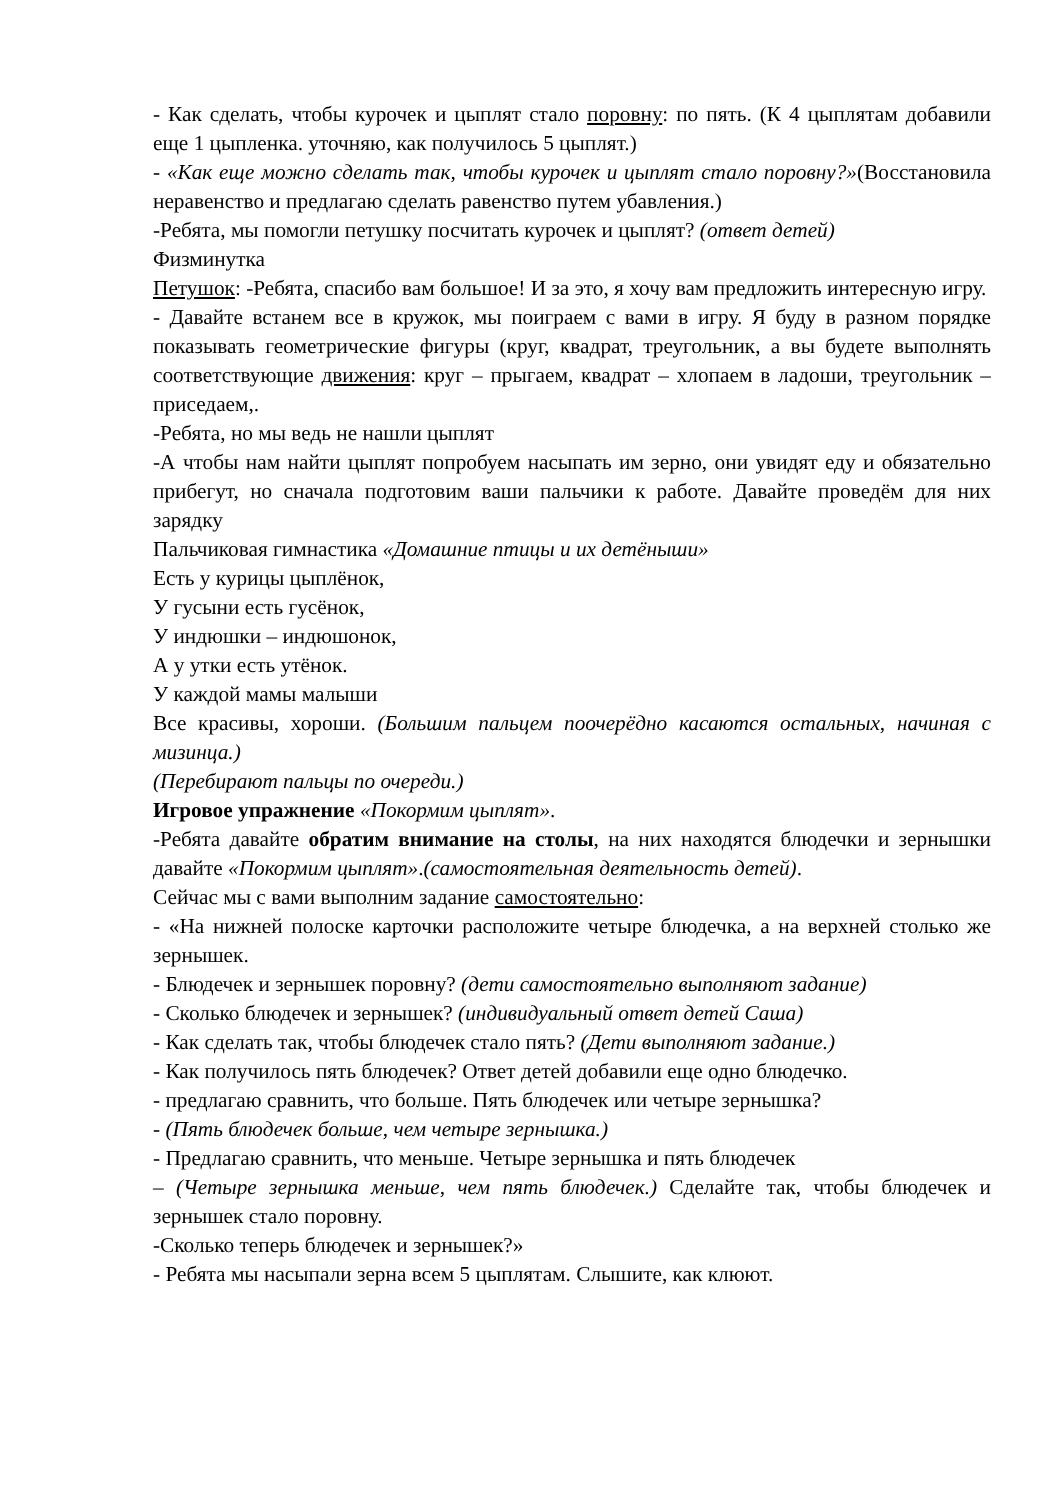- Как сделать, чтобы курочек и цыплят стало поровну: по пять. (К 4 цыплятам добавили еще 1 цыпленка. уточняю, как получилось 5 цыплят.)
- «Как еще можно сделать так, чтобы курочек и цыплят стало поровну?»(Восстановила неравенство и предлагаю сделать равенство путем убавления.)
-Ребята, мы помогли петушку посчитать курочек и цыплят? (ответ детей)
Физминутка
Петушок: -Ребята, спасибо вам большое! И за это, я хочу вам предложить интересную игру.
- Давайте встанем все в кружок, мы поиграем с вами в игру. Я буду в разном порядке показывать геометрические фигуры (круг, квадрат, треугольник, а вы будете выполнять соответствующие движения: круг – прыгаем, квадрат – хлопаем в ладоши, треугольник – приседаем,.
-Ребята, но мы ведь не нашли цыплят
-А чтобы нам найти цыплят попробуем насыпать им зерно, они увидят еду и обязательно прибегут, но сначала подготовим ваши пальчики к работе. Давайте проведём для них зарядку
Пальчиковая гимнастика «Домашние птицы и их детёныши»
Есть у курицы цыплёнок,
У гусыни есть гусёнок,
У индюшки – индюшонок,
А у утки есть утёнок.
У каждой мамы малыши
Все красивы, хороши. (Большим пальцем поочерёдно касаются остальных, начиная с мизинца.)
(Перебирают пальцы по очереди.)
Игровое упражнение «Покормим цыплят».
-Ребята давайте обратим внимание на столы, на них находятся блюдечки и зернышки давайте «Покормим цыплят».(самостоятельная деятельность детей).
Сейчас мы с вами выполним задание самостоятельно:
- «На нижней полоске карточки расположите четыре блюдечка, а на верхней столько же зернышек.
- Блюдечек и зернышек поровну? (дети самостоятельно выполняют задание)
- Сколько блюдечек и зернышек? (индивидуальный ответ детей Саша)
- Как сделать так, чтобы блюдечек стало пять? (Дети выполняют задание.)
- Как получилось пять блюдечек? Ответ детей добавили еще одно блюдечко.
- предлагаю сравнить, что больше. Пять блюдечек или четыре зернышка?
- (Пять блюдечек больше, чем четыре зернышка.)
- Предлагаю сравнить, что меньше. Четыре зернышка и пять блюдечек
– (Четыре зернышка меньше, чем пять блюдечек.) Сделайте так, чтобы блюдечек и зернышек стало поровну.
-Сколько теперь блюдечек и зернышек?»
- Ребята мы насыпали зерна всем 5 цыплятам. Слышите, как клюют.